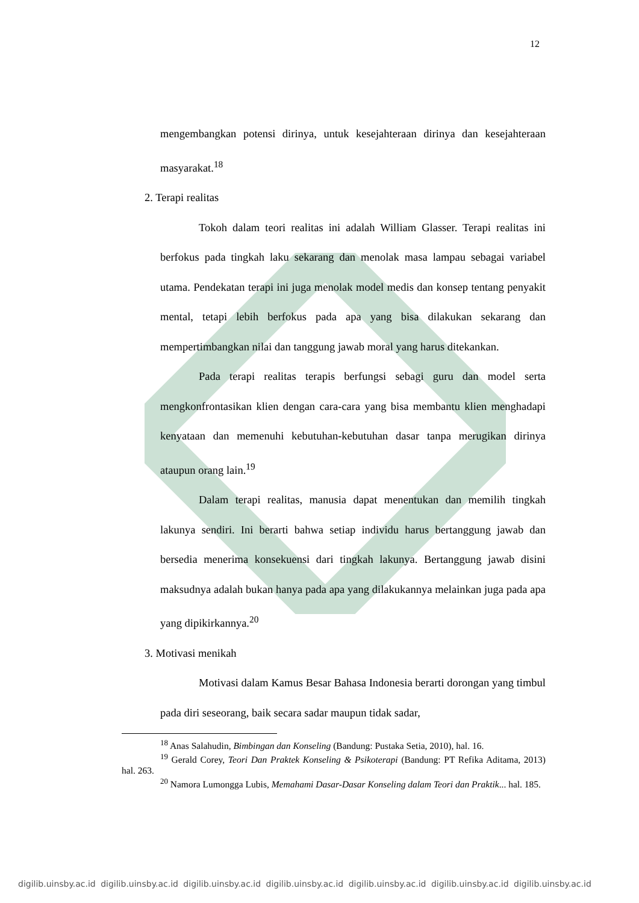12
mengembangkan potensi dirinya, untuk kesejahteraan dirinya dan kesejahteraan masyarakat.<sup>18</sup>
2. Terapi realitas
Tokoh dalam teori realitas ini adalah William Glasser. Terapi realitas ini berfokus pada tingkah laku sekarang dan menolak masa lampau sebagai variabel utama. Pendekatan terapi ini juga menolak model medis dan konsep tentang penyakit mental, tetapi lebih berfokus pada apa yang bisa dilakukan sekarang dan mempertimbangkan nilai dan tanggung jawab moral yang harus ditekankan.
Pada terapi realitas terapis berfungsi sebagi guru dan model serta mengkonfrontasikan klien dengan cara-cara yang bisa membantu klien menghadapi kenyataan dan memenuhi kebutuhan-kebutuhan dasar tanpa merugikan dirinya ataupun orang lain.<sup>19</sup>
Dalam terapi realitas, manusia dapat menentukan dan memilih tingkah lakunya sendiri. Ini berarti bahwa setiap individu harus bertanggung jawab dan bersedia menerima konsekuensi dari tingkah lakunya. Bertanggung jawab disini maksudnya adalah bukan hanya pada apa yang dilakukannya melainkan juga pada apa yang dipikirkannya.<sup>20</sup>
3. Motivasi menikah
Motivasi dalam Kamus Besar Bahasa Indonesia berarti dorongan yang timbul pada diri seseorang, baik secara sadar maupun tidak sadar,
<sup>18</sup> Anas Salahudin, Bimbingan dan Konseling (Bandung: Pustaka Setia, 2010), hal. 16.
<sup>19</sup> Gerald Corey, Teori Dan Praktek Konseling & Psikoterapi (Bandung: PT Refika Aditama, 2013) hal. 263.
<sup>20</sup> Namora Lumongga Lubis, Memahami Dasar-Dasar Konseling dalam Teori dan Praktik... hal. 185.
digilib.uinsby.ac.id digilib.uinsby.ac.id digilib.uinsby.ac.id digilib.uinsby.ac.id digilib.uinsby.ac.id digilib.uinsby.ac.id digilib.uinsby.ac.id